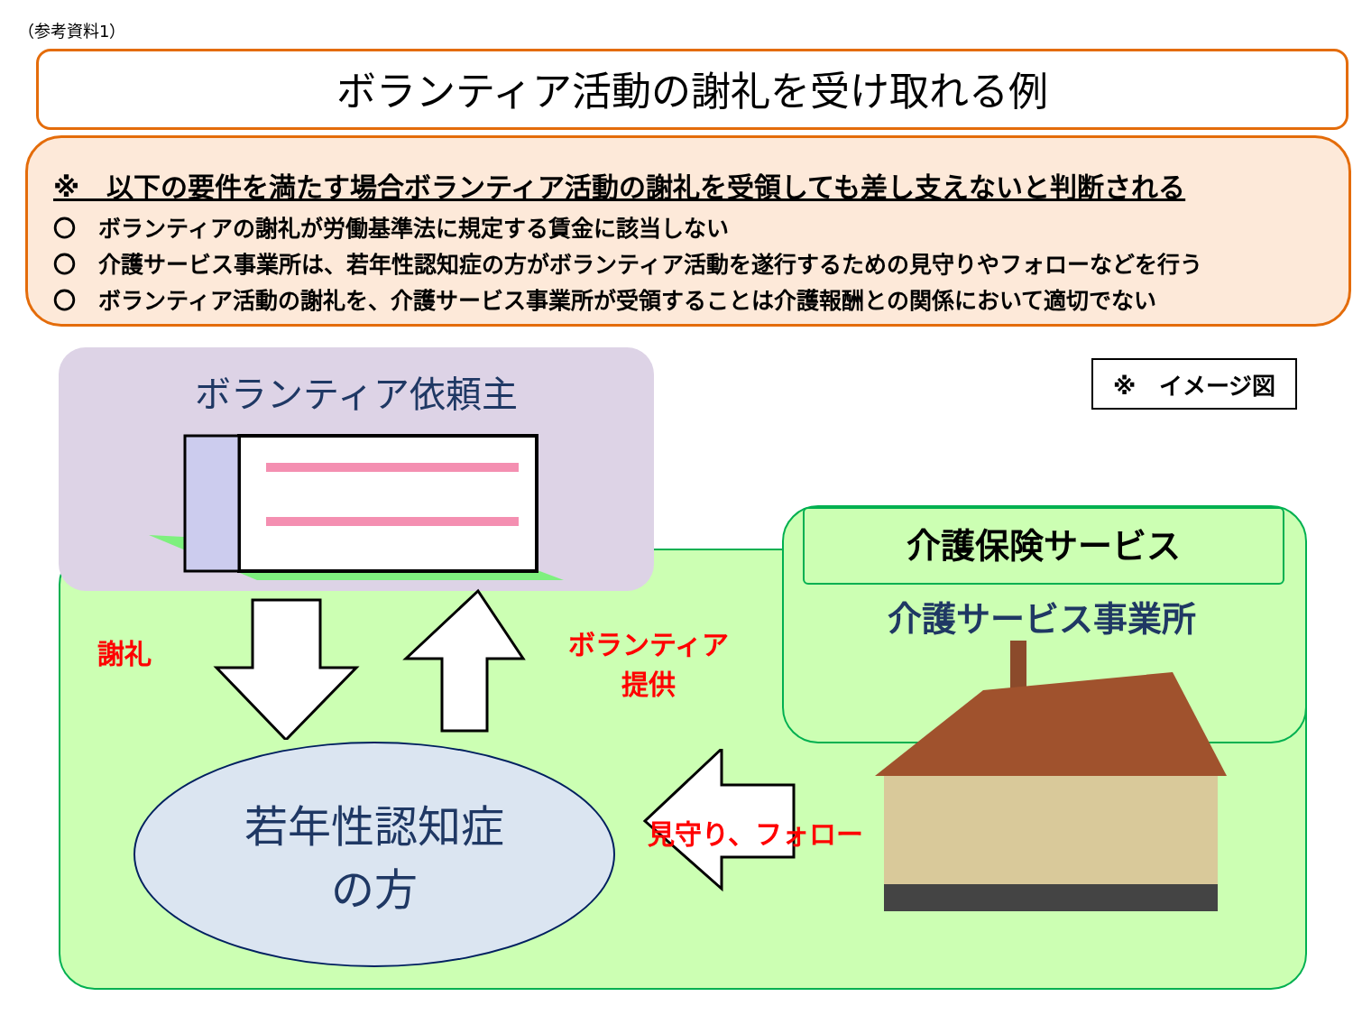（参考資料1）
ボランティア活動の謝礼を受け取れる例
※　以下の要件を満たす場合ボランティア活動の謝礼を受領しても差し支えないと判断される
〇　ボランティアの謝礼が労働基準法に規定する賃金に該当しない
〇　介護サービス事業所は、若年性認知症の方がボランティア活動を遂行するための見守りやフォローなどを行う
〇　ボランティア活動の謝礼を、介護サービス事業所が受領することは介護報酬との関係において適切でない
ボランティア依頼主 ※　イメージ図
介護保険サービス
介護サービス事業所
謝礼
ボランティア
提供
見守り、フォロー
若年性認知症
の方